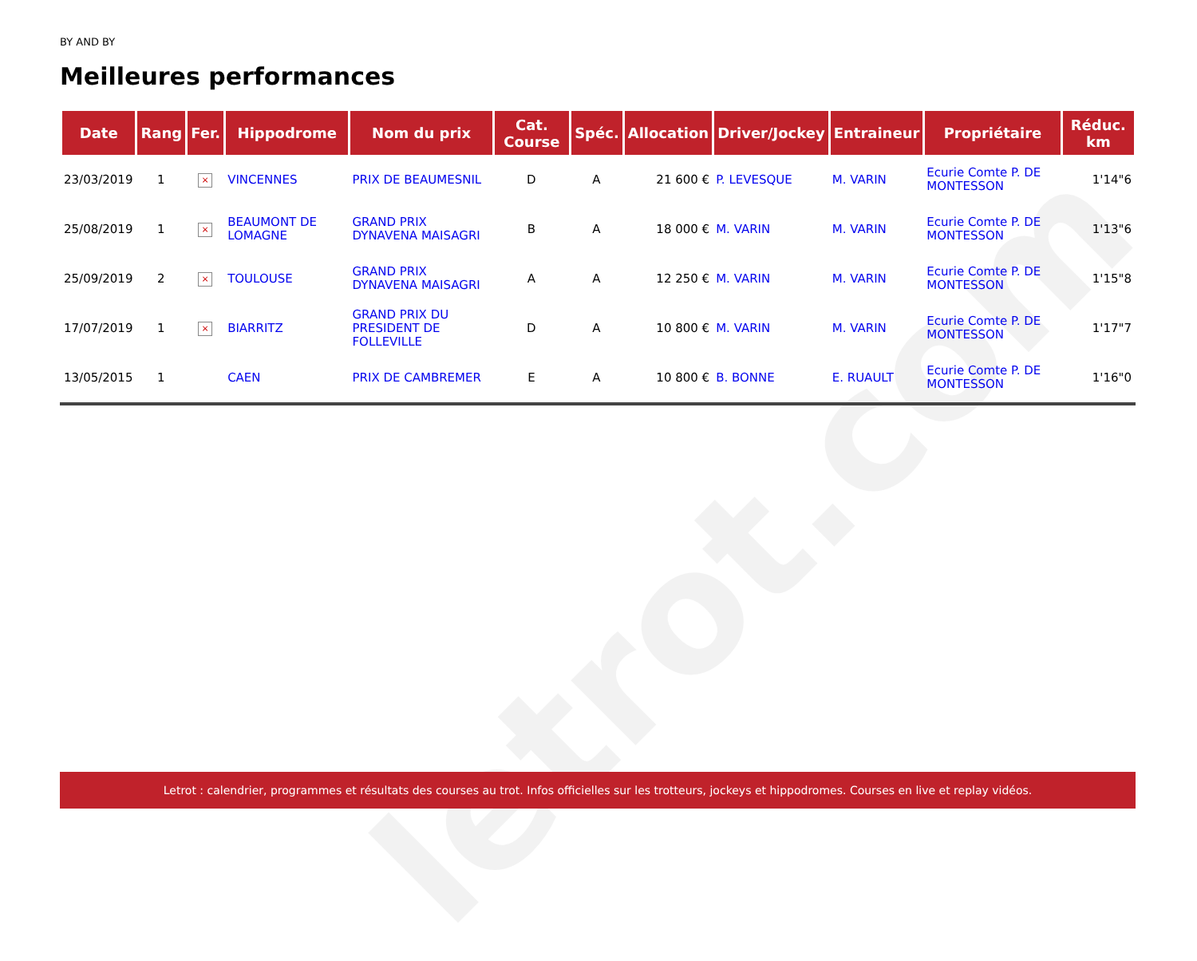letrot.com
BY AND BY
Meilleures performances
| Date | Rang | Fer. | Hippodrome | Nom du prix | Cat. Course | Spéc. | Allocation | Driver/Jockey | Entraineur | Propriétaire | Réduc. km |
| --- | --- | --- | --- | --- | --- | --- | --- | --- | --- | --- | --- |
| 23/03/2019 | 1 | × | VINCENNES | PRIX DE BEAUMESNIL | D | A | 21 600 € | P. LEVESQUE | M. VARIN | Ecurie Comte P. DE MONTESSON | 1'14"6 |
| 25/08/2019 | 1 | × | BEAUMONT DE LOMAGNE | GRAND PRIX DYNAVENA MAISAGRI | B | A | 18 000 € | M. VARIN | M. VARIN | Ecurie Comte P. DE MONTESSON | 1'13"6 |
| 25/09/2019 | 2 | × | TOULOUSE | GRAND PRIX DYNAVENA MAISAGRI | A | A | 12 250 € | M. VARIN | M. VARIN | Ecurie Comte P. DE MONTESSON | 1'15"8 |
| 17/07/2019 | 1 | × | BIARRITZ | GRAND PRIX DU PRESIDENT DE FOLLEVILLE | D | A | 10 800 € | M. VARIN | M. VARIN | Ecurie Comte P. DE MONTESSON | 1'17"7 |
| 13/05/2015 | 1 | | CAEN | PRIX DE CAMBREMER | E | A | 10 800 € | B. BONNE | E. RUAULT | Ecurie Comte P. DE MONTESSON | 1'16"0 |
Letrot : calendrier, programmes et résultats des courses au trot. Infos officielles sur les trotteurs, jockeys et hippodromes. Courses en live et replay vidéos.